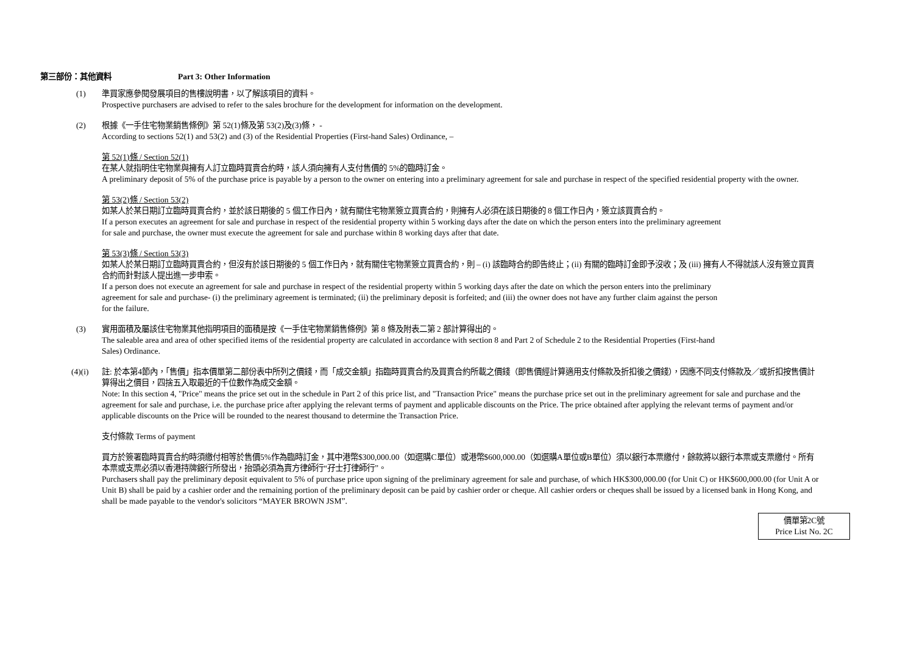第三部份：其他資料 Part 3: Other Information
(1) 準買家應參閱發展項目的售樓說明書，以了解該項目的資料。
Prospective purchasers are advised to refer to the sales brochure for the development for information on the development.
(2) 根據《一手住宅物業銷售條例》第 52(1)條及第 53(2)及(3)條， -
According to sections 52(1) and 53(2) and (3) of the Residential Properties (First-hand Sales) Ordinance, –
第 52(1)條 / Section 52(1)
在某人就指明住宅物業與擁有人訂立臨時買賣合約時，該人須向擁有人支付售價的 5%的臨時訂金。
A preliminary deposit of 5% of the purchase price is payable by a person to the owner on entering into a preliminary agreement for sale and purchase in respect of the specified residential property with the owner.
第 53(2)條 / Section 53(2)
如某人於某日期訂立臨時買賣合約，並於該日期後的 5 個工作日內，就有關住宅物業簽立買賣合約，則擁有人必須在該日期後的 8 個工作日內，簽立該買賣合約。
If a person executes an agreement for sale and purchase in respect of the residential property within 5 working days after the date on which the person enters into the preliminary agreement
for sale and purchase, the owner must execute the agreement for sale and purchase within 8 working days after that date.
第 53(3)條 / Section 53(3)
如某人於某日期訂立臨時買賣合約，但沒有於該日期後的 5 個工作日內，就有關住宅物業簽立買賣合約，則 – (i) 該臨時合約即告終止；(ii) 有關的臨時訂金即予沒收；及 (iii) 擁有人不得就該人沒有簽立買賣合約而針對該人提出進一步申索。
If a person does not execute an agreement for sale and purchase in respect of the residential property within 5 working days after the date on which the person enters into the preliminary
agreement for sale and purchase- (i) the preliminary agreement is terminated; (ii) the preliminary deposit is forfeited; and (iii) the owner does not have any further claim against the person
for the failure.
(3) 實用面積及屬該住宅物業其他指明項目的面積是按《一手住宅物業銷售條例》第 8 條及附表二第 2 部計算得出的。
The saleable area and area of other specified items of the residential property are calculated in accordance with section 8 and Part 2 of Schedule 2 to the Residential Properties (First-hand
Sales) Ordinance.
(4)(i) 註: 於本第4節內，「售價」指本價單第二部份表中所列之價錢，而「成交金額」指臨時買賣合約及買賣合約所載之價錢（即售價經計算適用支付條款及折扣後之價錢），因應不同支付條款及／或折扣按售價計算得出之價目，四捨五入取最近的千位數作為成交金額。
Note: In this section 4, "Price" means the price set out in the schedule in Part 2 of this price list, and "Transaction Price" means the purchase price set out in the preliminary agreement for sale and purchase and the agreement for sale and purchase, i.e. the purchase price after applying the relevant terms of payment and applicable discounts on the Price. The price obtained after applying the relevant terms of payment and/or applicable discounts on the Price will be rounded to the nearest thousand to determine the Transaction Price.
支付條款 Terms of payment
買方於簽署臨時買賣合約時須繳付相等於售價5%作為臨時訂金，其中港幣$300,000.00（如選購C單位）或港幣$600,000.00（如選購A單位或B單位）須以銀行本票繳付，餘款將以銀行本票或支票繳付。所有本票或支票必須以香港持牌銀行所發出，抬頭必須為賣方律師行“孖士打律師行”。
Purchasers shall pay the preliminary deposit equivalent to 5% of purchase price upon signing of the preliminary agreement for sale and purchase, of which HK$300,000.00 (for Unit C) or HK$600,000.00 (for Unit A or Unit B) shall be paid by a cashier order and the remaining portion of the preliminary deposit can be paid by cashier order or cheque. All cashier orders or cheques shall be issued by a licensed bank in Hong Kong, and shall be made payable to the vendor's solicitors “MAYER BROWN JSM”.
價單第2C號
Price List No. 2C